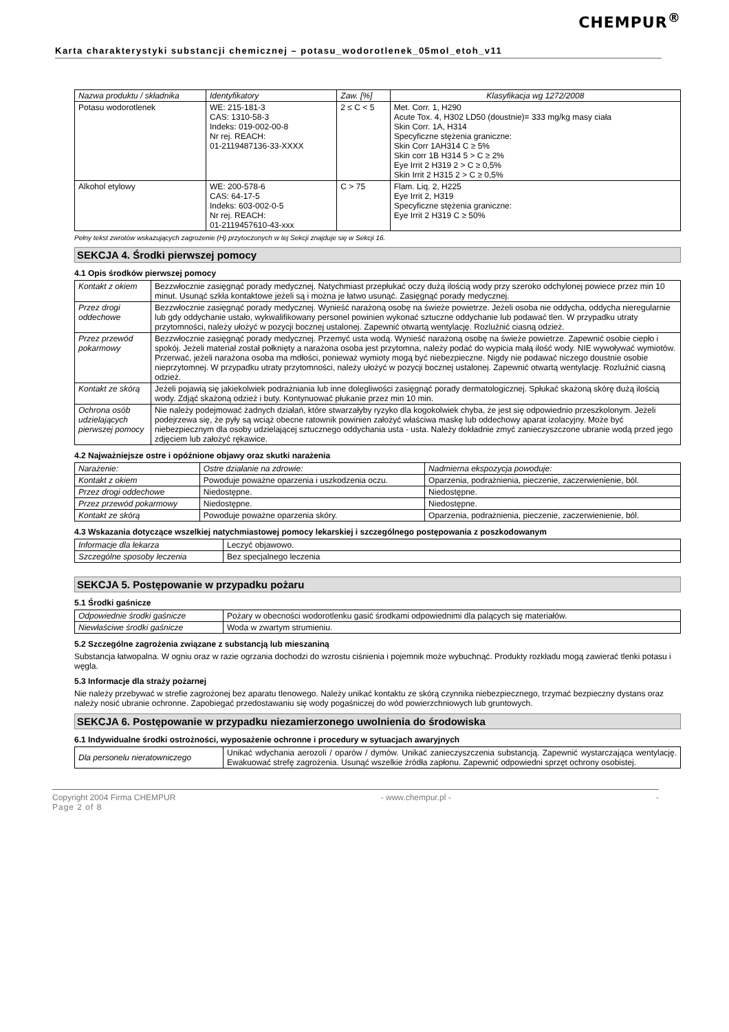CHEMPUR<sup>®</sup>
Karta charakterystyki substancji chemicznej – potasu_wodorotlenek_05mol_etoh_v11
| Nazwa produktu / składnika | Identyfikatory | Zaw. [%] | Klasyfikacja wg 1272/2008 |
| --- | --- | --- | --- |
| Potasu wodorotlenek | WE: 215-181-3 CAS: 1310-58-3 Indeks: 019-002-00-8 Nr rej. REACH: 01-2119487136-33-XXXX | 2 ≤ C < 5 | Met. Corr. 1, H290 Acute Tox. 4, H302 LD50 (doustnie)= 333 mg/kg masy ciała Skin Corr. 1A, H314 Specyficzne stężenia graniczne: Skin Corr 1AH314 C ≥ 5% Skin corr 1B H314 5 > C ≥ 2% Eye Irrit 2 H319 2 > C ≥ 0,5% Skin Irrit 2 H315 2 > C ≥ 0,5% |
| Alkohol etylowy | WE: 200-578-6 CAS: 64-17-5 Indeks: 603-002-0-5 Nr rej. REACH: 01-2119457610-43-xxx | C > 75 | Flam. Liq. 2, H225 Eye Irrit 2, H319 Specyficzne stężenia graniczne: Eye Irrit 2 H319 C ≥ 50% |
Pełny tekst zwrotów wskazujących zagrożenie (H) przytoczonych w tej Sekcji znajduje się w Sekcji 16.
SEKCJA 4. Środki pierwszej pomocy
4.1 Opis środków pierwszej pomocy
| Kontakt z okiem | Bezzwłocznie zasięgnąć porady medycznej. Natychmiast przepłukać oczy dużą ilością wody przy szeroko odchylonej powiece przez min 10 minut. Usunąć szkła kontaktowe jeżeli są i można je łatwo usunąć. Zasięgnąć porady medycznej. |
| Przez drogi oddechowe | Bezzwłocznie zasięgnąć porady medycznej. Wynieść narażoną osobę na świeże powietrze. Jeżeli osoba nie oddycha, oddycha nieregularnie lub gdy oddychanie ustało, wykwalifikowany personel powinien wykonać sztuczne oddychanie lub podawać tlen. W przypadku utraty przytomności, należy ułożyć w pozycji bocznej ustalonej. Zapewnić otwartą wentylację. Rozluźnić ciasną odzież. |
| Przez przewód pokarmowy | Bezzwłocznie zasięgnąć porady medycznej. Przemyć usta wodą. Wynieść narażoną osobę na świeże powietrze. Zapewnić osobie ciepło i spokój. Jeżeli materiał został połknięty a narażona osoba jest przytomna, należy podać do wypicia małą ilość wody. NIE wywoływać wymiotów. Przerwać, jeżeli narażona osoba ma mdłości, ponieważ wymioty mogą być niebezpieczne. Nigdy nie podawać niczego doustnie osobie nieprzytomnej. W przypadku utraty przytomności, należy ułożyć w pozycji bocznej ustalonej. Zapewnić otwartą wentylację. Rozluźnić ciasną odzież. |
| Kontakt ze skórą | Jeżeli pojawią się jakiekolwiek podrażniania lub inne dolegliwości zasięgnąć porady dermatologicznej. Spłukać skażoną skórę dużą ilością wody. Zdjąć skażoną odzież i buty. Kontynuować płukanie przez min 10 min. |
| Ochrona osób udzielających pierwszej pomocy | Nie należy podejmować żadnych działań, które stwarzałyby ryzyko dla kogokolwiek chyba, że jest się odpowiednio przeszkolonym. Jeżeli podejrzewa się, że pyły są wciąż obecne ratownik powinien założyć właściwa maskę lub oddechowy aparat izolacyjny. Może być niebezpiecznym dla osoby udzielającej sztucznego oddychania usta - usta. Należy dokładnie zmyć zanieczyszczone ubranie wodą przed jego zdjęciem lub założyć rękawice. |
4.2 Najważniejsze ostre i opóźnione objawy oraz skutki narażenia
| Narażenie: | Ostre działanie na zdrowie: | Nadmierna ekspozycja powoduje: |
| Kontakt z okiem | Powoduje poważne oparzenia i uszkodzenia oczu. | Oparzenia, podrażnienia, pieczenie, zaczerwienienie, ból. |
| Przez drogi oddechowe | Niedostępne. | Niedostępne. |
| Przez przewód pokarmowy | Niedostępne. | Niedostępne. |
| Kontakt ze skórą | Powoduje poważne oparzenia skóry. | Oparzenia, podrażnienia, pieczenie, zaczerwienienie, ból. |
4.3 Wskazania dotyczące wszelkiej natychmiastowej pomocy lekarskiej i szczególnego postępowania z poszkodowanym
| Informacje dla lekarza | Leczyć objawowo. |
| Szczególne sposoby leczenia | Bez specjalnego leczenia |
SEKCJA 5. Postępowanie w przypadku pożaru
5.1 Środki gaśnicze
| Odpowiednie środki gaśnicze | Pożary w obecności wodorotlenku gasić środkami odpowiednimi dla palących się materiałów. |
| Niewłaściwe środki gaśnicze | Woda w zwartym strumieniu. |
5.2 Szczególne zagrożenia związane z substancją lub mieszaniną
Substancja łatwopalna. W ogniu oraz w razie ogrzania dochodzi do wzrostu ciśnienia i pojemnik może wybuchnąć. Produkty rozkładu mogą zawierać tlenki potasu i węgla.
5.3 Informacje dla straży pożarnej
Nie należy przebywać w strefie zagrożonej bez aparatu tlenowego. Należy unikać kontaktu ze skórą czynnika niebezpiecznego, trzymać bezpieczny dystans oraz należy nosić ubranie ochronne. Zapobiegać przedostawaniu się wody pogaśniczej do wód powierzchniowych lub gruntowych.
SEKCJA 6. Postępowanie w przypadku niezamierzonego uwolnienia do środowiska
6.1 Indywidualne środki ostrożności, wyposażenie ochronne i procedury w sytuacjach awaryjnych
| Dla personelu nieratowniczego | Unikać wdychania aerozoli / oparów / dymów. Unikać zanieczyszczenia substancją. Zapewnić wystarczająca wentylację. Ewakuować strefę zagrożenia. Usunąć wszelkie źródła zapłonu. Zapewnić odpowiedni sprzęt ochrony osobistej. |
Copyright 2004 Firma CHEMPUR - www.chempur.pl - -
Page 2 of 8